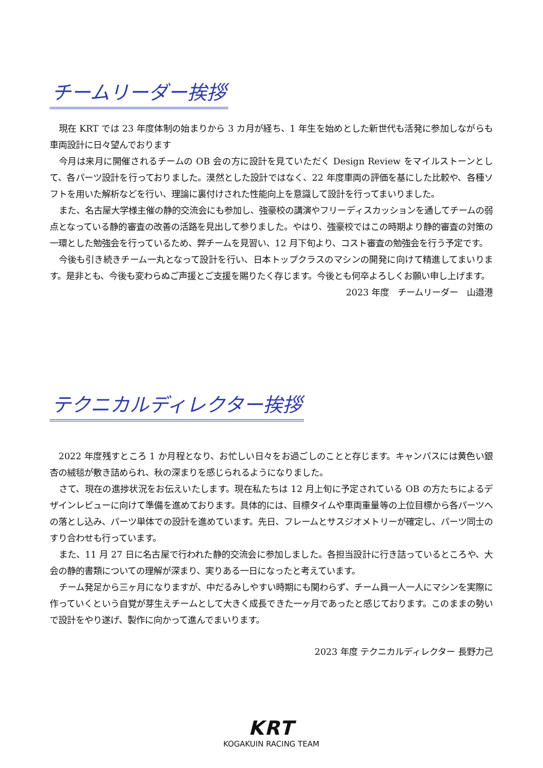チームリーダー挨拶
現在 KRT では 23 年度体制の始まりから 3 カ月が経ち、1 年生を始めとした新世代も活発に参加しながらも車両設計に日々望んでおります
今月は来月に開催されるチームの OB 会の方に設計を見ていただく Design Review をマイルストーンとして、各パーツ設計を行っておりました。漠然とした設計ではなく、22 年度車両の評価を基にした比較や、各種ソフトを用いた解析などを行い、理論に裏付けされた性能向上を意識して設計を行ってまいりました。
また、名古屋大学様主催の静的交流会にも参加し、強豪校の講演やフリーディスカッションを通してチームの弱点となっている静的審査の改善の活路を見出して参りました。やはり、強豪校ではこの時期より静的審査の対策の一環とした勉強会を行っているため、弊チームを見習い、12 月下旬より、コスト審査の勉強会を行う予定です。
今後も引き続きチーム一丸となって設計を行い、日本トップクラスのマシンの開発に向けて精進してまいります。是非とも、今後も変わらぬご声援とご支援を賜りたく存じます。今後とも何卒よろしくお願い申し上げます。
2023 年度　チームリーダー　山邉港
テクニカルディレクター挨拶
2022 年度残すところ 1 か月程となり、お忙しい日々をお過ごしのことと存じます。キャンパスには黄色い銀杏の絨毯が敷き詰められ、秋の深まりを感じられるようになりました。
さて、現在の進捗状況をお伝えいたします。現在私たちは 12 月上旬に予定されている OB の方たちによるデザインレビューに向けて準備を進めております。具体的には、目標タイムや車両重量等の上位目標から各パーツへの落とし込み、パーツ単体での設計を進めています。先日、フレームとサスジオメトリーが確定し、パーツ同士のすり合わせも行っています。
また、11 月 27 日に名古屋で行われた静的交流会に参加しました。各担当設計に行き詰っているところや、大会の静的書類についての理解が深まり、実りある一日になったと考えています。
チーム発足から三ヶ月になりますが、中だるみしやすい時期にも関わらず、チーム員一人一人にマシンを実際に作っていくという自覚が芽生えチームとして大きく成長できた一ヶ月であったと感じております。このままの勢いで設計をやり遂げ、製作に向かって進んでまいります。
2023 年度 テクニカルディレクター 長野力己
KRT
KOGAKUIN RACING TEAM